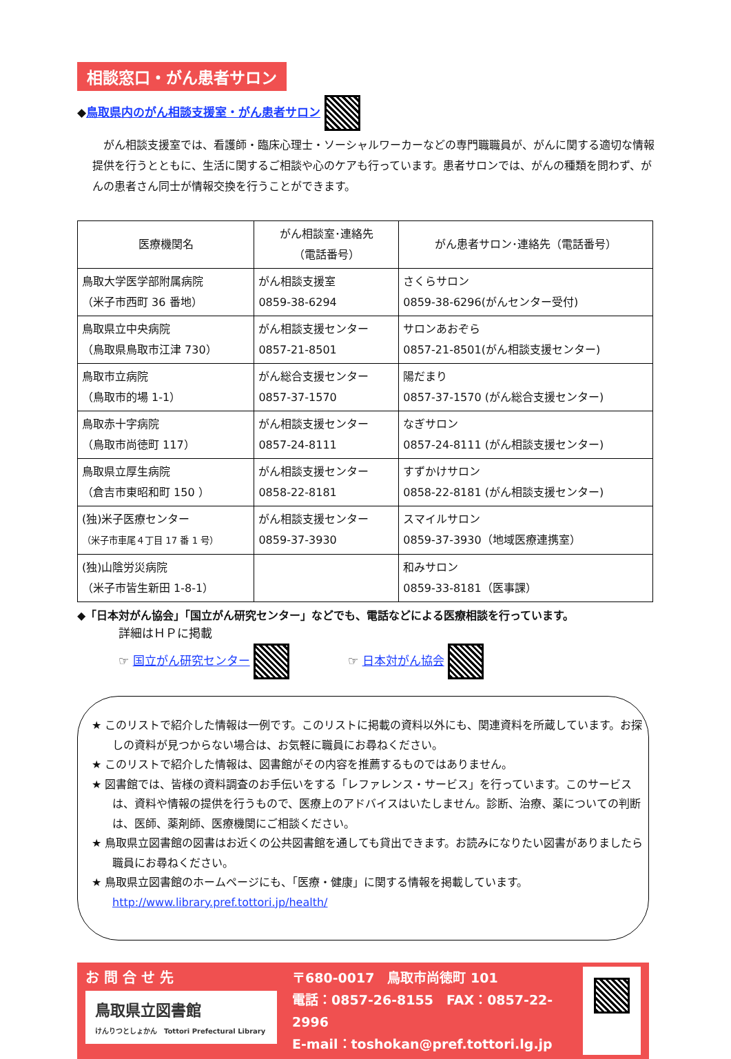相談窓口・がん患者サロン
◆鳥取県内のがん相談支援室・がん患者サロン
　がん相談支援室では、看護師・臨床心理士・ソーシャルワーカーなどの専門職職員が、がんに関する適切な情報提供を行うとともに、生活に関するご相談や心のケアも行っています。患者サロンでは、がんの種類を問わず、がんの患者さん同士が情報交換を行うことができます。
| 医療機関名 | がん相談室･連絡先 （電話番号） | がん患者サロン･連絡先（電話番号） |
| --- | --- | --- |
| 鳥取大学医学部附属病院 （米子市西町 36 番地） | がん相談支援室 0859-38-6294 | さくらサロン 0859-38-6296(がんセンター受付) |
| 鳥取県立中央病院 （鳥取県鳥取市江津 730） | がん相談支援センター 0857-21-8501 | サロンあおぞら 0857-21-8501(がん相談支援センター) |
| 鳥取市立病院 （鳥取市的場 1-1） | がん総合支援センター 0857-37-1570 | 陽だまり 0857-37-1570 (がん総合支援センター) |
| 鳥取赤十字病院 （鳥取市尚徳町 117） | がん相談支援センター 0857-24-8111 | なぎサロン 0857-24-8111 (がん相談支援センター) |
| 鳥取県立厚生病院 （倉吉市東昭和町 150 ） | がん相談支援センター 0858-22-8181 | すずかけサロン 0858-22-8181 (がん相談支援センター) |
| (独)米子医療センター （米子市車尾４丁目 17 番 1 号） | がん相談支援センター 0859-37-3930 | スマイルサロン 0859-37-3930（地域医療連携室） |
| (独)山陰労災病院 （米子市皆生新田 1-8-1） | | 和みサロン 0859-33-8181（医事課） |
◆「日本対がん協会」「国立がん研究センター」などでも、電話などによる医療相談を行っています。
詳細はＨＰに掲載
☞ 国立がん研究センター 　　　　　☞ 日本対がん協会
★ このリストで紹介した情報は一例です。このリストに掲載の資料以外にも、関連資料を所蔵しています。お探しの資料が見つからない場合は、お気軽に職員にお尋ねください。
★ このリストで紹介した情報は、図書館がその内容を推薦するものではありません。
★ 図書館では、皆様の資料調査のお手伝いをする「レファレンス・サービス」を行っています。このサービスは、資料や情報の提供を行うもので、医療上のアドバイスはいたしません。診断、治療、薬についての判断は、医師、薬剤師、医療機関にご相談ください。
★ 鳥取県立図書館の図書はお近くの公共図書館を通しても貸出できます。お読みになりたい図書がありましたら職員にお尋ねください。
★ 鳥取県立図書館のホームページにも、「医療・健康」に関する情報を掲載しています。
http://www.library.pref.tottori.jp/health/
お 問 合 せ 先
鳥取県立図書館
けんりつとしょかん　Tottori Prefectural Library
〒680-0017　鳥取市尚徳町 101
電話：0857-26-8155　FAX：0857-22-2996
E-mail：toshokan@pref.tottori.lg.jp